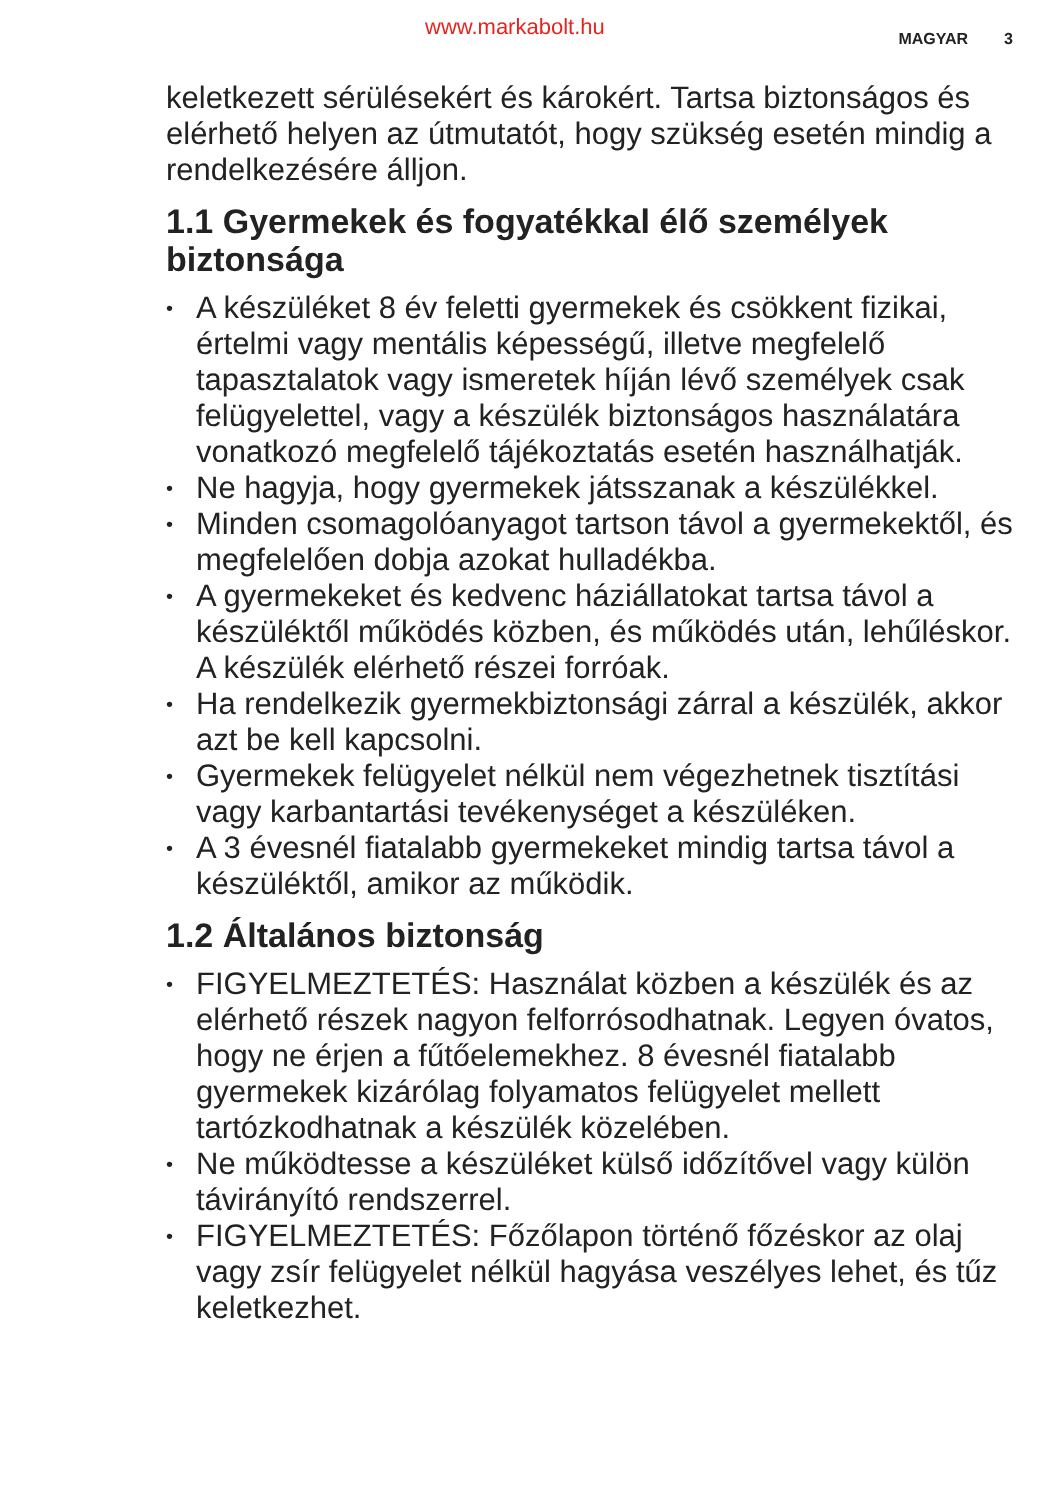www.markabolt.hu MAGYAR 3
keletkezett sérülésekért és károkért. Tartsa biztonságos és elérhető helyen az útmutatót, hogy szükség esetén mindig a rendelkezésére álljon.
1.1 Gyermekek és fogyatékkal élő személyek biztonsága
• A készüléket 8 év feletti gyermekek és csökkent fizikai, értelmi vagy mentális képességű, illetve megfelelő tapasztalatok vagy ismeretek híján lévő személyek csak felügyelettel, vagy a készülék biztonságos használatára vonatkozó megfelelő tájékoztatás esetén használhatják.
• Ne hagyja, hogy gyermekek játsszanak a készülékkel.
• Minden csomagolóanyagot tartson távol a gyermekektől, és megfelelően dobja azokat hulladékba.
• A gyermekeket és kedvenc háziállatokat tartsa távol a készüléktől működés közben, és működés után, lehűléskor. A készülék elérhető részei forróak.
• Ha rendelkezik gyermekbiztonsági zárral a készülék, akkor azt be kell kapcsolni.
• Gyermekek felügyelet nélkül nem végezhetnek tisztítási vagy karbantartási tevékenységet a készüléken.
• A 3 évesnél fiatalabb gyermekeket mindig tartsa távol a készüléktől, amikor az működik.
1.2 Általános biztonság
• FIGYELMEZTETÉS: Használat közben a készülék és az elérhető részek nagyon felforrósodhatnak. Legyen óvatos, hogy ne érjen a fűtőelemekhez. 8 évesnél fiatalabb gyermekek kizárólag folyamatos felügyelet mellett tartózkodhatnak a készülék közelében.
• Ne működtesse a készüléket külső időzítővel vagy külön távirányító rendszerrel.
• FIGYELMEZTETÉS: Főzőlapon történő főzéskor az olaj vagy zsír felügyelet nélkül hagyása veszélyes lehet, és tűz keletkezhet.